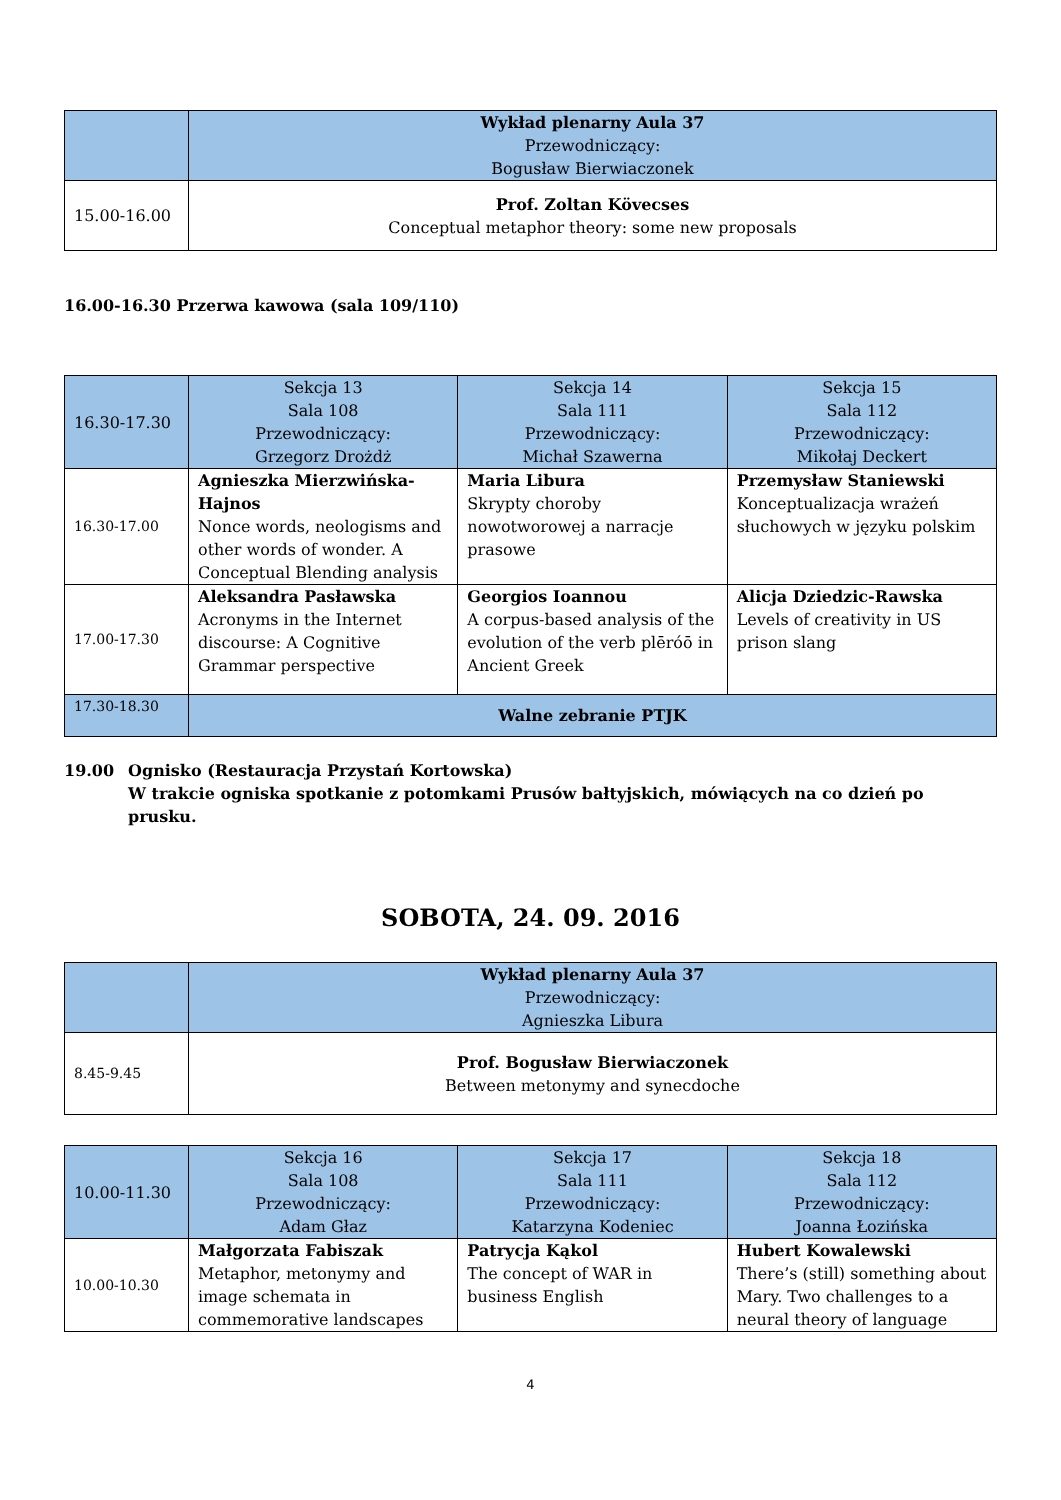| | Wykład plenarny Aula 37 Przewodniczący: Bogusław Bierwiaczonek |
| --- | --- |
| 15.00-16.00 | Prof. Zoltan Kövecses Conceptual metaphor theory: some new proposals |
16.00-16.30 Przerwa kawowa (sala 109/110)
| 16.30-17.30 | Sekcja 13 Sala 108 Przewodniczący: Grzegorz Drożdż | Sekcja 14 Sala 111 Przewodniczący: Michał Szawerna | Sekcja 15 Sala 112 Przewodniczący: Mikołaj Deckert |
| --- | --- | --- | --- |
| 16.30-17.00 | Agnieszka Mierzwińska-Hajnos Nonce words, neologisms and other words of wonder. A Conceptual Blending analysis | Maria Libura Skrypty choroby nowotworowej a narracje prasowe | Przemysław Staniewski Konceptualizacja wrażeń słuchowych w języku polskim |
| 17.00-17.30 | Aleksandra Pasławska Acronyms in the Internet discourse: A Cognitive Grammar perspective | Georgios Ioannou A corpus-based analysis of the evolution of the verb plēróō in Ancient Greek | Alicja Dziedzic-Rawska Levels of creativity in US prison slang |
| 17.30-18.30 | Walne zebranie PTJK | | |
19.00 Ognisko (Restauracja Przystań Kortowska)
W trakcie ogniska spotkanie z potomkami Prusów bałtyjskich, mówiących na co dzień po prusku.
SOBOTA, 24. 09. 2016
| | Wykład plenarny Aula 37 Przewodniczący: Agnieszka Libura |
| --- | --- |
| 8.45-9.45 | Prof. Bogusław Bierwiaczonek Between metonymy and synecdoche |
| 10.00-11.30 | Sekcja 16 Sala 108 Przewodniczący: Adam Głaz | Sekcja 17 Sala 111 Przewodniczący: Katarzyna Kodeniec | Sekcja 18 Sala 112 Przewodniczący: Joanna Łozińska |
| --- | --- | --- | --- |
| 10.00-10.30 | Małgorzata Fabiszak Metaphor, metonymy and image schemata in commemorative landscapes | Patrycja Kąkol The concept of WAR in business English | Hubert Kowalewski There’s (still) something about Mary. Two challenges to a neural theory of language |
4